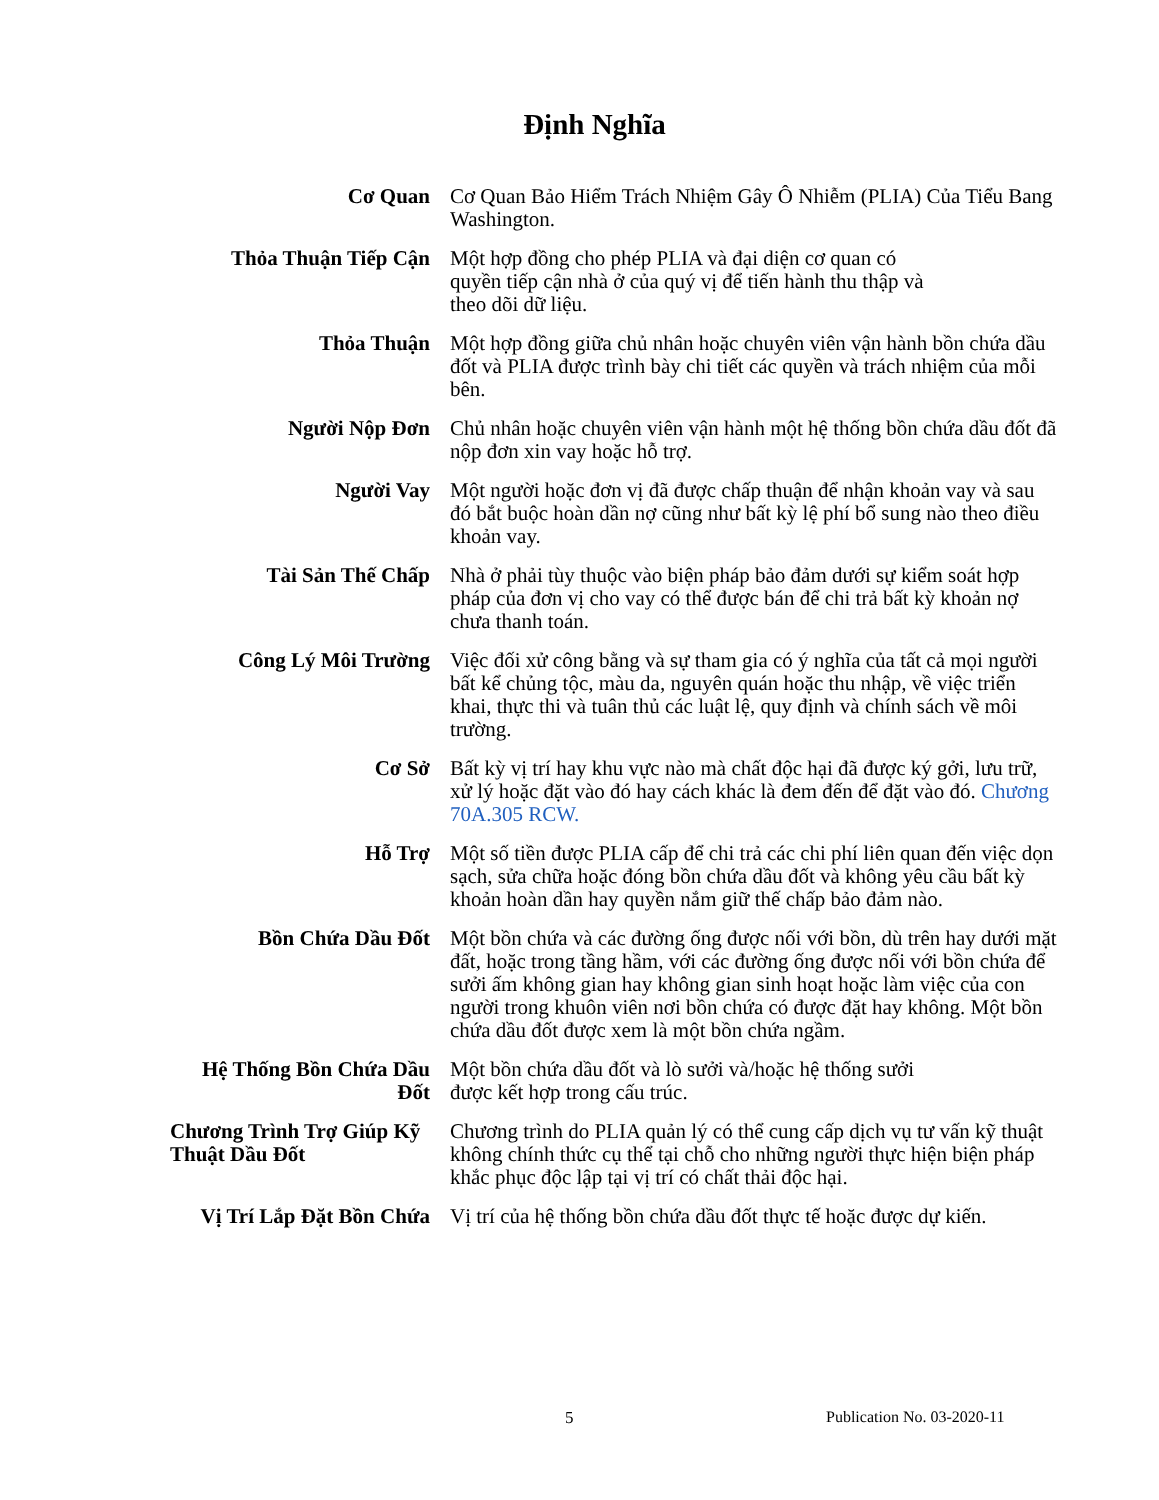Định Nghĩa
| Cơ Quan | Cơ Quan Bảo Hiểm Trách Nhiệm Gây Ô Nhiễm (PLIA) Của Tiểu Bang Washington. |
| Thỏa Thuận Tiếp Cận | Một hợp đồng cho phép PLIA và đại diện cơ quan có quyền tiếp cận nhà ở của quý vị để tiến hành thu thập và theo dõi dữ liệu. |
| Thỏa Thuận | Một hợp đồng giữa chủ nhân hoặc chuyên viên vận hành bồn chứa dầu đốt và PLIA được trình bày chi tiết các quyền và trách nhiệm của mỗi bên. |
| Người Nộp Đơn | Chủ nhân hoặc chuyên viên vận hành một hệ thống bồn chứa dầu đốt đã nộp đơn xin vay hoặc hỗ trợ. |
| Người Vay | Một người hoặc đơn vị đã được chấp thuận để nhận khoản vay và sau đó bắt buộc hoàn dần nợ cũng như bất kỳ lệ phí bổ sung nào theo điều khoản vay. |
| Tài Sản Thế Chấp | Nhà ở phải tùy thuộc vào biện pháp bảo đảm dưới sự kiểm soát hợp pháp của đơn vị cho vay có thể được bán để chi trả bất kỳ khoản nợ chưa thanh toán. |
| Công Lý Môi Trường | Việc đối xử công bằng và sự tham gia có ý nghĩa của tất cả mọi người bất kể chủng tộc, màu da, nguyên quán hoặc thu nhập, về việc triển khai, thực thi và tuân thủ các luật lệ, quy định và chính sách về môi trường. |
| Cơ Sở | Bất kỳ vị trí hay khu vực nào mà chất độc hại đã được ký gởi, lưu trữ, xử lý hoặc đặt vào đó hay cách khác là đem đến để đặt vào đó. Chương 70A.305 RCW. |
| Hỗ Trợ | Một số tiền được PLIA cấp để chi trả các chi phí liên quan đến việc dọn sạch, sửa chữa hoặc đóng bồn chứa dầu đốt và không yêu cầu bất kỳ khoản hoàn dần hay quyền nắm giữ thế chấp bảo đảm nào. |
| Bồn Chứa Dầu Đốt | Một bồn chứa và các đường ống được nối với bồn, dù trên hay dưới mặt đất, hoặc trong tầng hầm, với các đường ống được nối với bồn chứa để sưởi ấm không gian hay không gian sinh hoạt hoặc làm việc của con người trong khuôn viên nơi bồn chứa có được đặt hay không. Một bồn chứa dầu đốt được xem là một bồn chứa ngầm. |
| Hệ Thống Bồn Chứa Dầu Đốt | Một bồn chứa dầu đốt và lò sưởi và/hoặc hệ thống sưởi được kết hợp trong cấu trúc. |
| Chương Trình Trợ Giúp Kỹ Thuật Dầu Đốt | Chương trình do PLIA quản lý có thể cung cấp dịch vụ tư vấn kỹ thuật không chính thức cụ thể tại chỗ cho những người thực hiện biện pháp khắc phục độc lập tại vị trí có chất thải độc hại. |
| Vị Trí Lắp Đặt Bồn Chứa | Vị trí của hệ thống bồn chứa dầu đốt thực tế hoặc được dự kiến. |
5 Publication No. 03-2020-11